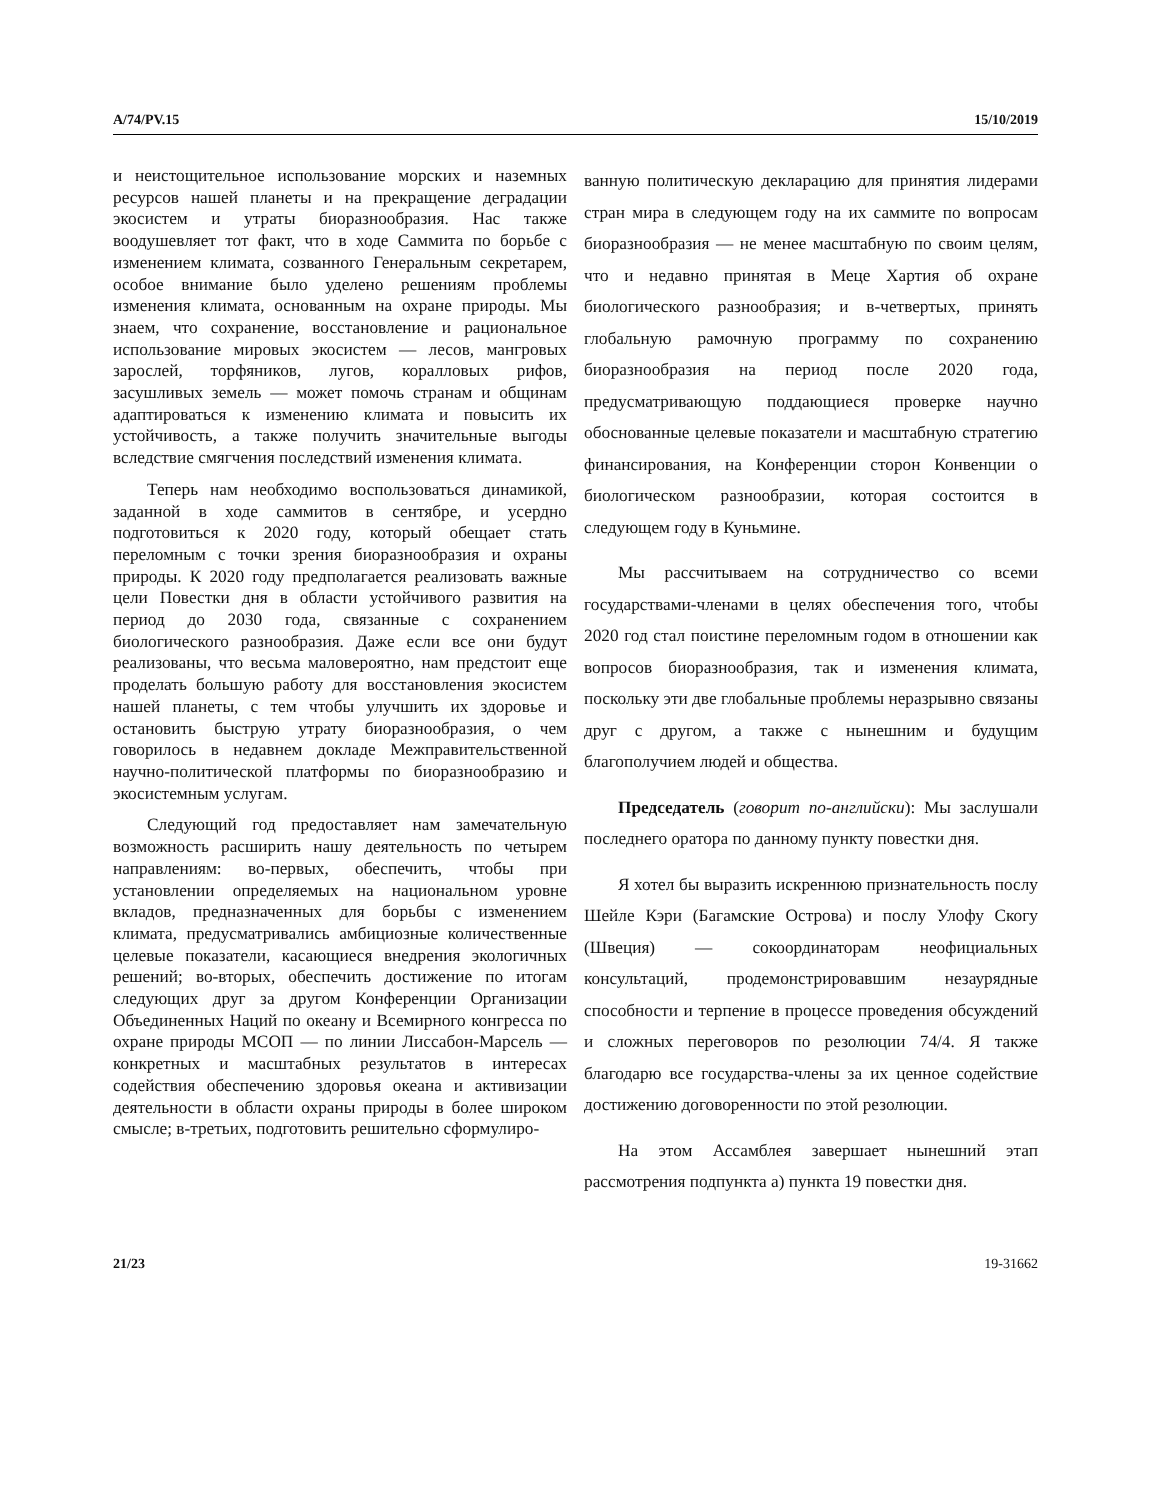A/74/PV.15 15/10/2019
и неистощительное использование морских и наземных ресурсов нашей планеты и на прекращение деградации экосистем и утраты биоразнообразия. Нас также воодушевляет тот факт, что в ходе Саммита по борьбе с изменением климата, созванного Генеральным секретарем, особое внимание было уделено решениям проблемы изменения климата, основанным на охране природы. Мы знаем, что сохранение, восстановление и рациональное использование мировых экосистем — лесов, мангровых зарослей, торфяников, лугов, коралловых рифов, засушливых земель — может помочь странам и общинам адаптироваться к изменению климата и повысить их устойчивость, а также получить значительные выгоды вследствие смягчения последствий изменения климата.
Теперь нам необходимо воспользоваться динамикой, заданной в ходе саммитов в сентябре, и усердно подготовиться к 2020 году, который обещает стать переломным с точки зрения биоразнообразия и охраны природы. К 2020 году предполагается реализовать важные цели Повестки дня в области устойчивого развития на период до 2030 года, связанные с сохранением биологического разнообразия. Даже если все они будут реализованы, что весьма маловероятно, нам предстоит еще проделать большую работу для восстановления экосистем нашей планеты, с тем чтобы улучшить их здоровье и остановить быструю утрату биоразнообразия, о чем говорилось в недавнем докладе Межправительственной научно-политической платформы по биоразнообразию и экосистемным услугам.
Следующий год предоставляет нам замечательную возможность расширить нашу деятельность по четырем направлениям: во-первых, обеспечить, чтобы при установлении определяемых на национальном уровне вкладов, предназначенных для борьбы с изменением климата, предусматривались амбициозные количественные целевые показатели, касающиеся внедрения экологичных решений; во-вторых, обеспечить достижение по итогам следующих друг за другом Конференции Организации Объединенных Наций по океану и Всемирного конгресса по охране природы МСОП — по линии Лиссабон-Марсель — конкретных и масштабных результатов в интересах содействия обеспечению здоровья океана и активизации деятельности в области охраны природы в более широком смысле; в-третьих, подготовить решительно сформулиро-
ванную политическую декларацию для принятия лидерами стран мира в следующем году на их саммите по вопросам биоразнообразия — не менее масштабную по своим целям, что и недавно принятая в Меце Хартия об охране биологического разнообразия; и в-четвертых, принять глобальную рамочную программу по сохранению биоразнообразия на период после 2020 года, предусматривающую поддающиеся проверке научно обоснованные целевые показатели и масштабную стратегию финансирования, на Конференции сторон Конвенции о биологическом разнообразии, которая состоится в следующем году в Куньмине.
Мы рассчитываем на сотрудничество со всеми государствами-членами в целях обеспечения того, чтобы 2020 год стал поистине переломным годом в отношении как вопросов биоразнообразия, так и изменения климата, поскольку эти две глобальные проблемы неразрывно связаны друг с другом, а также с нынешним и будущим благополучием людей и общества.
Председатель (говорит по-английски): Мы заслушали последнего оратора по данному пункту повестки дня.
Я хотел бы выразить искреннюю признательность послу Шейле Кэри (Багамские Острова) и послу Улофу Скогу (Швеция) — сокоординаторам неофициальных консультаций, продемонстрировавшим незаурядные способности и терпение в процессе проведения обсуждений и сложных переговоров по резолюции 74/4. Я также благодарю все государства-члены за их ценное содействие достижению договоренности по этой резолюции.
На этом Ассамблея завершает нынешний этап рассмотрения подпункта a) пункта 19 повестки дня.
21/23 19-31662